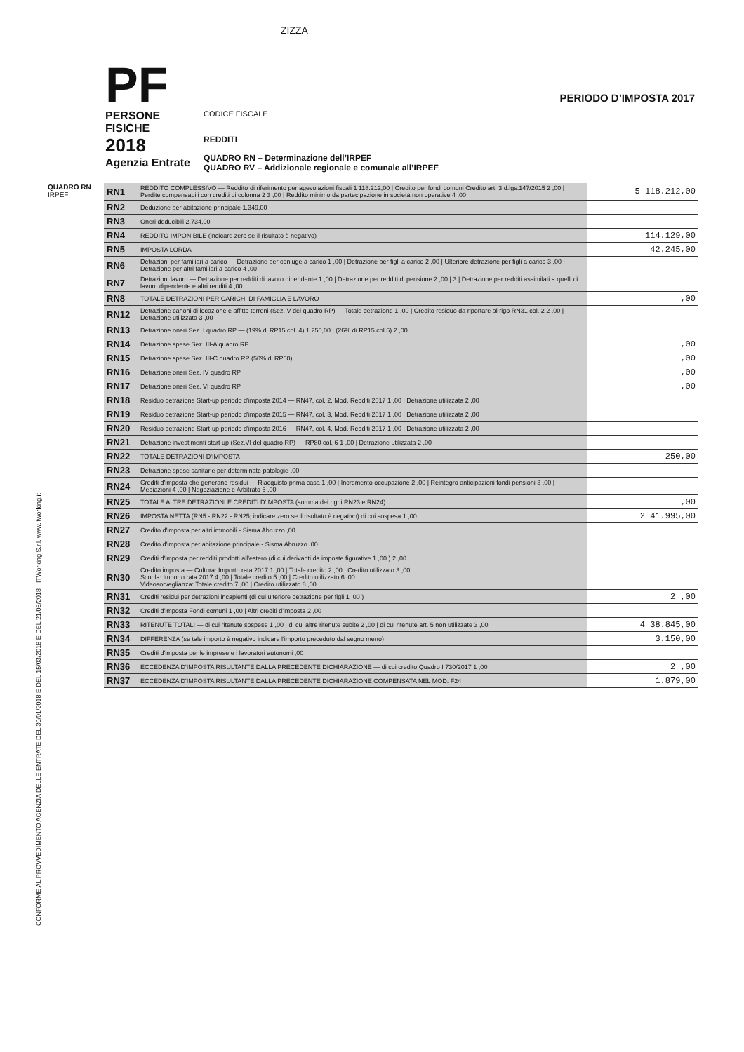CONFORME AL PROVVEDIMENTO AGENZIA DELLE ENTRATE DEL 30/01/2018 E DEL 15/03/2018 E DEL 21/05/2018 - ITWorking S.r.l. www.itworking.it
ZIZZA
PF
PERSONE FISICHE
2018
Agenzia Entrate
CODICE FISCALE
REDDITI
QUADRO RN – Determinazione dell’IRPEF
QUADRO RV – Addizionale regionale e comunale all’IRPEF
PERIODO D’IMPOSTA 2017
QUADRO RN
IRPEF
| RN1 | REDDITO COMPLESSIVO — Reddito di riferimento per agevolazioni fiscali 1 118.212,00 / Credito per fondi comuni Credito art. 3 d.lgs.147/2015 2 ,00 / Perdite compensabili con crediti di colonna 2 3 ,00 / Reddito minimo da partecipazione in società non operative 4 ,00 | 5 118.212,00 |
| RN2 | Deduzione per abitazione principale 1.349,00 | |
| RN3 | Oneri deducibili 2.734,00 | |
| RN4 | REDDITO IMPONIBILE (indicare zero se il risultato è negativo) | 114.129,00 |
| RN5 | IMPOSTA LORDA | 42.245,00 |
| RN6 | Detrazioni per familiari a carico — Detrazione per coniuge a carico 1 ,00 / Detrazione per figli a carico 2 ,00 / Ulteriore detrazione per figli a carico 3 ,00 / Detrazione per altri familiari a carico 4 ,00 | |
| RN7 | Detrazioni lavoro — Detrazione per redditi di lavoro dipendente 1 ,00 / Detrazione per redditi di pensione 2 ,00 / 3 / Detrazione per redditi assimilati a quelli di lavoro dipendente e altri redditi 4 ,00 | |
| RN8 | TOTALE DETRAZIONI PER CARICHI DI FAMIGLIA E LAVORO | ,00 |
| RN12 | Detrazione canoni di locazione e affitto terreni (Sez. V del quadro RP) — Totale detrazione 1 ,00 / Credito residuo da riportare al rigo RN31 col. 2 2 ,00 / Detrazione utilizzata 3 ,00 | |
| RN13 | Detrazione oneri Sez. I quadro RP — (19% di RP15 col. 4) 1 250,00 / (26% di RP15 col.5) 2 ,00 | |
| RN14 | Detrazione spese Sez. III-A quadro RP | ,00 |
| RN15 | Detrazione spese Sez. III-C quadro RP (50% di RP60) | ,00 |
| RN16 | Detrazione oneri Sez. IV quadro RP | ,00 |
| RN17 | Detrazione oneri Sez. VI quadro RP | ,00 |
| RN18 | Residuo detrazione Start-up periodo d'imposta 2014 — RN47, col. 2, Mod. Redditi 2017 1 ,00 / Detrazione utilizzata 2 ,00 | |
| RN19 | Residuo detrazione Start-up periodo d'imposta 2015 — RN47, col. 3, Mod. Redditi 2017 1 ,00 / Detrazione utilizzata 2 ,00 | |
| RN20 | Residuo detrazione Start-up periodo d'imposta 2016 — RN47, col. 4, Mod. Redditi 2017 1 ,00 / Detrazione utilizzata 2 ,00 | |
| RN21 | Detrazione investimenti start up (Sez.VI del quadro RP) — RP80 col. 6 1 ,00 / Detrazione utilizzata 2 ,00 | |
| RN22 | TOTALE DETRAZIONI D'IMPOSTA | 250,00 |
| RN23 | Detrazione spese sanitarie per determinate patologie ,00 | |
| RN24 | Crediti d'imposta che generano residui — Riacquisto prima casa 1 ,00 / Incremento occupazione 2 ,00 / Reintegro anticipazioni fondi pensioni 3 ,00 / Mediazioni 4 ,00 / Negoziazione e Arbitrato 5 ,00 | |
| RN25 | TOTALE ALTRE DETRAZIONI E CREDITI D'IMPOSTA (somma dei righi RN23 e RN24) | ,00 |
| RN26 | IMPOSTA NETTA (RN5 - RN22 - RN25; indicare zero se il risultato è negativo) di cui sospesa 1 ,00 | 2 41.995,00 |
| RN27 | Credito d'imposta per altri immobili - Sisma Abruzzo ,00 | |
| RN28 | Credito d'imposta per abitazione principale - Sisma Abruzzo ,00 | |
| RN29 | Crediti d'imposta per redditi prodotti all'estero (di cui derivanti da imposte figurative 1 ,00 ) 2 ,00 | |
| RN30 | Credito imposta — Cultura: Importo rata 2017 1 ,00 / Totale credito 2 ,00 / Credito utilizzato 3 ,00 Scuola: Importo rata 2017 4 ,00 / Totale credito 5 ,00 / Credito utilizzato 6 ,00 Videosorveglianza: Totale credito 7 ,00 / Credito utilizzato 8 ,00 | |
| RN31 | Crediti residui per detrazioni incapienti (di cui ulteriore detrazione per figli 1 ,00 ) | 2 ,00 |
| RN32 | Crediti d'imposta Fondi comuni 1 ,00 / Altri crediti d'imposta 2 ,00 | |
| RN33 | RITENUTE TOTALI — di cui ritenute sospese 1 ,00 / di cui altre ritenute subite 2 ,00 / di cui ritenute art. 5 non utilizzate 3 ,00 | 4 38.845,00 |
| RN34 | DIFFERENZA (se tale importo è negativo indicare l'importo preceduto dal segno meno) | 3.150,00 |
| RN35 | Crediti d'imposta per le imprese e i lavoratori autonomi ,00 | |
| RN36 | ECCEDENZA D'IMPOSTA RISULTANTE DALLA PRECEDENTE DICHIARAZIONE — di cui credito Quadro I 730/2017 1 ,00 | 2 ,00 |
| RN37 | ECCEDENZA D'IMPOSTA RISULTANTE DALLA PRECEDENTE DICHIARAZIONE COMPENSATA NEL MOD. F24 | 1.879,00 |